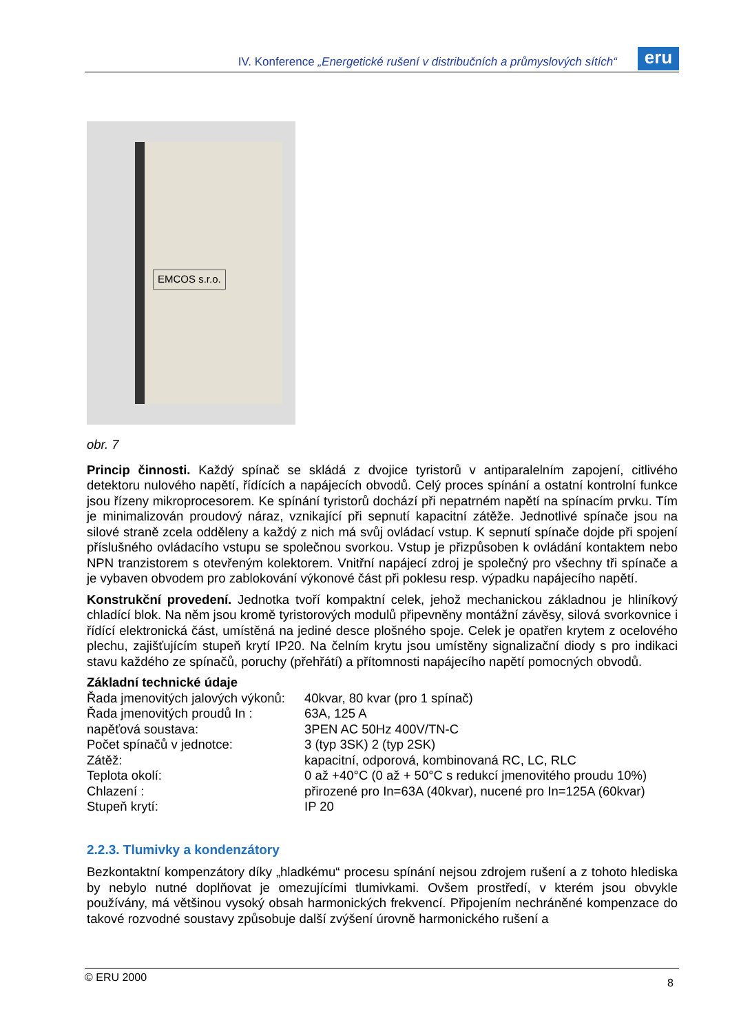IV. Konference „Energetické rušení v distribučních a průmyslových sítích“
eru
EMCOS s.r.o.
obr. 7
Princip činnosti. Každý spínač se skládá z dvojice tyristorů v antiparalelním zapojení, citlivého detektoru nulového napětí, řídících a napájecích obvodů. Celý proces spínání a ostatní kontrolní funkce jsou řízeny mikroprocesorem. Ke spínání tyristorů dochází při nepatrném napětí na spínacím prvku. Tím je minimalizován proudový náraz, vznikající při sepnutí kapacitní zátěže. Jednotlivé spínače jsou na silové straně zcela odděleny a každý z nich má svůj ovládací vstup. K sepnutí spínače dojde při spojení příslušného ovládacího vstupu se společnou svorkou. Vstup je přizpůsoben k ovládání kontaktem nebo NPN tranzistorem s otevřeným kolektorem. Vnitřní napájecí zdroj je společný pro všechny tři spínače a je vybaven obvodem pro zablokování výkonové část při poklesu resp. výpadku napájecího napětí.
Konstrukční provedení. Jednotka tvoří kompaktní celek, jehož mechanickou základnou je hliníkový chladící blok. Na něm jsou kromě tyristorových modulů připevněny montážní závěsy, silová svorkovnice i řídící elektronická část, umístěná na jediné desce plošného spoje. Celek je opatřen krytem z ocelového plechu, zajišťujícím stupeň krytí IP20. Na čelním krytu jsou umístěny signalizační diody s pro indikaci stavu každého ze spínačů, poruchy (přehřátí) a přítomnosti napájecího napětí pomocných obvodů.
Základní technické údaje
| Řada jmenovitých jalových výkonů: | 40kvar, 80 kvar (pro 1 spínač) |
| Řada jmenovitých proudů In : | 63A, 125 A |
| napěťová soustava: | 3PEN AC 50Hz 400V/TN-C |
| Počet spínačů v jednotce: | 3 (typ 3SK) 2 (typ 2SK) |
| Zátěž: | kapacitní, odporová, kombinovaná RC, LC, RLC |
| Teplota okolí: | 0 až +40°C (0 až + 50°C s redukcí jmenovitého proudu 10%) |
| Chlazení : | přirozené pro In=63A (40kvar), nucené pro In=125A (60kvar) |
| Stupeň krytí: | IP 20 |
2.2.3. Tlumivky a kondenzátory
Bezkontaktní kompenzátory díky „hladkému“ procesu spínání nejsou zdrojem rušení a z tohoto hlediska by nebylo nutné doplňovat je omezujícími tlumivkami. Ovšem prostředí, v kterém jsou obvykle používány, má většinou vysoký obsah harmonických frekvencí. Připojením nechráněné kompenzace do takové rozvodné soustavy způsobuje další zvýšení úrovně harmonického rušení a
© ERU 2000 8